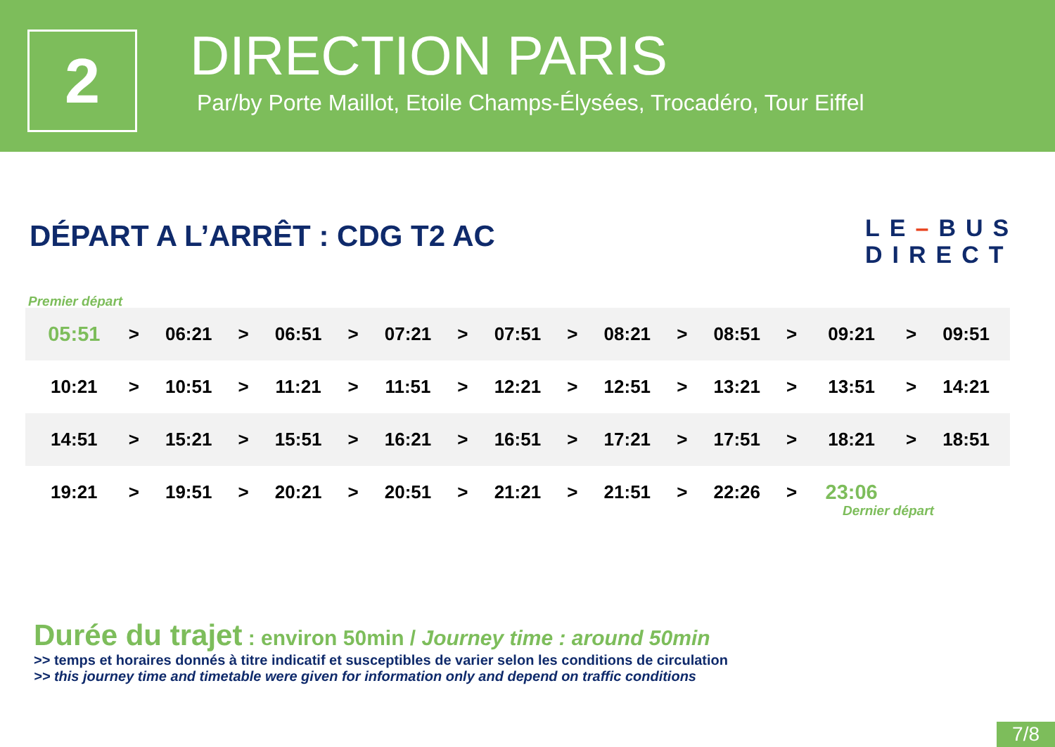2
DIRECTION PARIS
Par/by Porte Maillot, Etoile Champs-Élysées, Trocadéro, Tour Eiffel
DÉPART A L’ARRÊT : CDG T2 AC
LE–BUS
DIRECT
Premier départ
| 05:51 | > | 06:21 | > | 06:51 | > | 07:21 | > | 07:51 | > | 08:21 | > | 08:51 | > | 09:21 | > | 09:51 |
| 10:21 | > | 10:51 | > | 11:21 | > | 11:51 | > | 12:21 | > | 12:51 | > | 13:21 | > | 13:51 | > | 14:21 |
| 14:51 | > | 15:21 | > | 15:51 | > | 16:21 | > | 16:51 | > | 17:21 | > | 17:51 | > | 18:21 | > | 18:51 |
| 19:21 | > | 19:51 | > | 20:21 | > | 20:51 | > | 21:21 | > | 21:51 | > | 22:26 | > | 23:06 | | |
Dernier départ
Durée du trajet : environ 50min / Journey time : around 50min
>> temps et horaires donnés à titre indicatif et susceptibles de varier selon les conditions de circulation
>> this journey time and timetable were given for information only and depend on traffic conditions
7/8